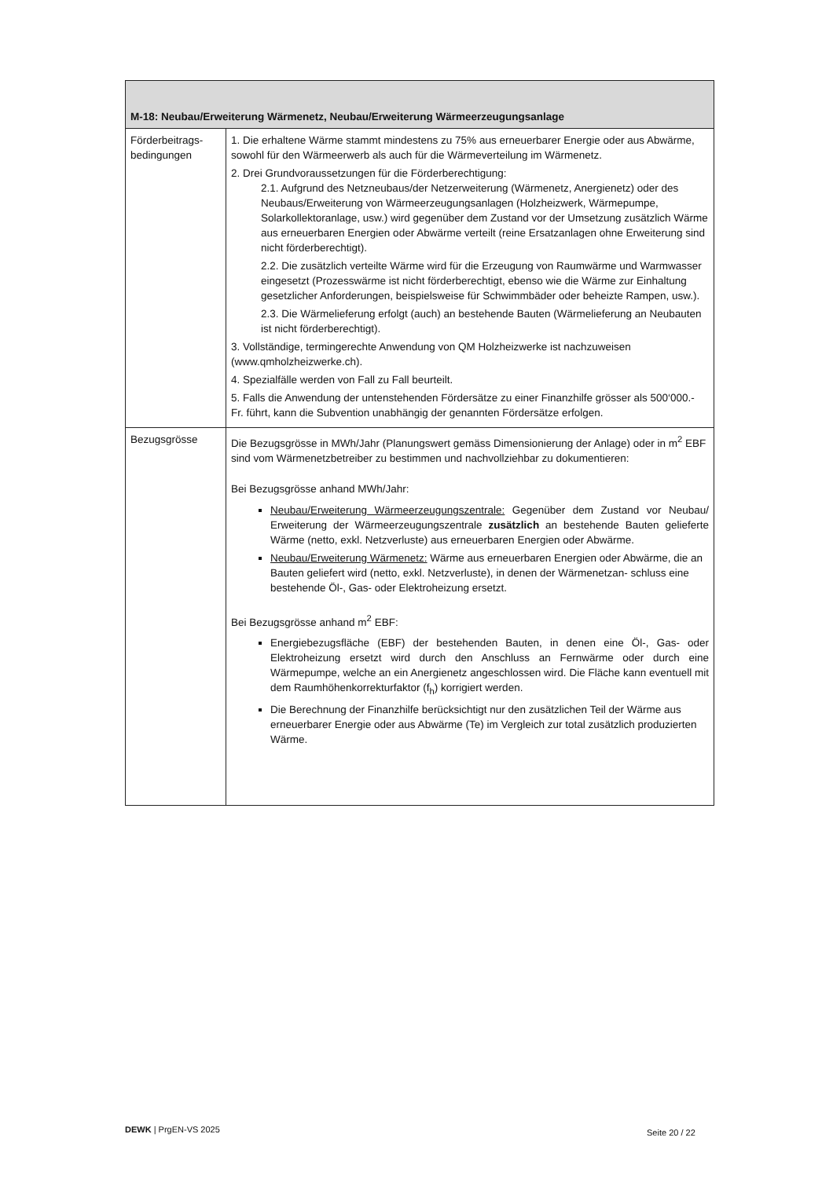| M-18: Neubau/Erweiterung Wärmenetz, Neubau/Erweiterung Wärmeerzeugungsanlage | |
| --- | --- |
| Förderbeitrags-bedingungen | 1. Die erhaltene Wärme stammt mindestens zu 75% aus erneuerbarer Energie oder aus Abwärme, sowohl für den Wärmeerwerb als auch für die Wärmeverteilung im Wärmenetz. 2. Drei Grundvoraussetzungen für die Förderberechtigung: 2.1. Aufgrund des Netzneubaus/der Netzerweiterung (Wärmenetz, Anergienetz) oder des Neubaus/Erweiterung von Wärmeerzeugungsanlagen (Holzheizwerk, Wärmepumpe, Solarkollektoranlage, usw.) wird gegenüber dem Zustand vor der Umsetzung zusätzlich Wärme aus erneuerbaren Energien oder Abwärme verteilt (reine Ersatzanlagen ohne Erweiterung sind nicht förderberechtigt). 2.2. Die zusätzlich verteilte Wärme wird für die Erzeugung von Raumwärme und Warmwasser eingesetzt (Prozesswärme ist nicht förderberechtigt, ebenso wie die Wärme zur Einhaltung gesetzlicher Anforderungen, beispielsweise für Schwimmbäder oder beheizte Rampen, usw.). 2.3. Die Wärmelieferung erfolgt (auch) an bestehende Bauten (Wärmelieferung an Neubauten ist nicht förderberechtigt). 3. Vollständige, termingerechte Anwendung von QM Holzheizwerke ist nachzuweisen (www.qmholzheizwerke.ch). 4. Spezialfälle werden von Fall zu Fall beurteilt. 5. Falls die Anwendung der untenstehenden Fördersätze zu einer Finanzhilfe grösser als 500‘000.- Fr. führt, kann die Subvention unabhängig der genannten Fördersätze erfolgen. |
| Bezugsgrösse | Die Bezugsgrösse in MWh/Jahr (Planungswert gemäss Dimensionierung der Anlage) oder in m<sup>2</sup> EBF sind vom Wärmenetzbetreiber zu bestimmen und nachvollziehbar zu dokumentieren: Bei Bezugsgrösse anhand MWh/Jahr: Neubau/Erweiterung Wärmeerzeugungszentrale: Gegenüber dem Zustand vor Neubau/ Erweiterung der Wärmeerzeugungszentrale zusätzlich an bestehende Bauten gelieferte Wärme (netto, exkl. Netzverluste) aus erneuerbaren Energien oder Abwärme. Neubau/Erweiterung Wärmenetz: Wärme aus erneuerbaren Energien oder Abwärme, die an Bauten geliefert wird (netto, exkl. Netzverluste), in denen der Wärmenetzan- schluss eine bestehende Öl-, Gas- oder Elektroheizung ersetzt. Bei Bezugsgrösse anhand m<sup>2</sup> EBF: Energiebezugsfläche (EBF) der bestehenden Bauten, in denen eine Öl-, Gas- oder Elektroheizung ersetzt wird durch den Anschluss an Fernwärme oder durch eine Wärmepumpe, welche an ein Anergienetz angeschlossen wird. Die Fläche kann eventuell mit dem Raumhöhenkorrekturfaktor (f<sub>h</sub>) korrigiert werden. Die Berechnung der Finanzhilfe berücksichtigt nur den zusätzlichen Teil der Wärme aus erneuerbarer Energie oder aus Abwärme (Te) im Vergleich zur total zusätzlich produzierten Wärme. |
DEWK | PrgEN-VS 2025 Seite 20 / 22